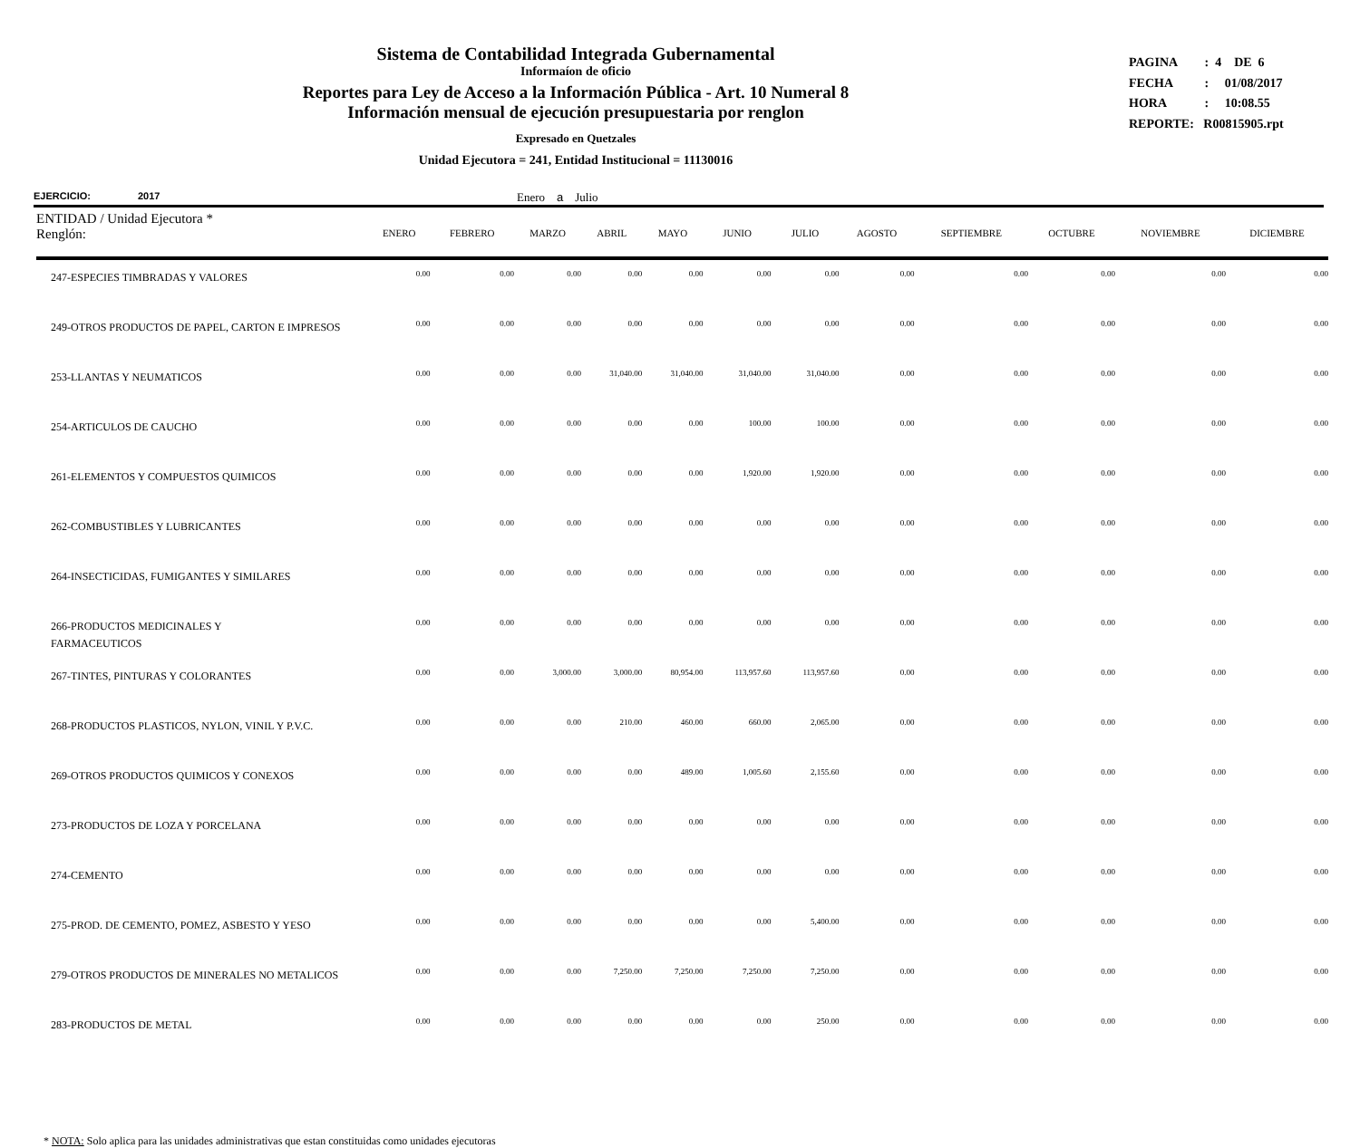Sistema de Contabilidad Integrada Gubernamental
Informaíon de oficio
Reportes para Ley de Acceso a la Información Pública - Art. 10 Numeral 8
Información mensual de ejecución presupuestaria por renglon
Expresado en Quetzales
Unidad Ejecutora = 241, Entidad Institucional = 11130016
PAGINA : 4 DE 6
FECHA : 01/08/2017
HORA : 10:08.55
REPORTE: R00815905.rpt
EJERCICIO: 2017 Enero a Julio
| ENTIDAD / Unidad Ejecutora * Renglón: | ENERO | FEBRERO | MARZO | ABRIL | MAYO | JUNIO | JULIO | AGOSTO | SEPTIEMBRE | OCTUBRE | NOVIEMBRE | DICIEMBRE |
| --- | --- | --- | --- | --- | --- | --- | --- | --- | --- | --- | --- | --- |
| 247-ESPECIES TIMBRADAS Y VALORES | 0.00 | 0.00 | 0.00 | 0.00 | 0.00 | 0.00 | 0.00 | 0.00 | 0.00 | 0.00 | 0.00 | 0.00 |
| 249-OTROS PRODUCTOS DE PAPEL, CARTON E IMPRESOS | 0.00 | 0.00 | 0.00 | 0.00 | 0.00 | 0.00 | 0.00 | 0.00 | 0.00 | 0.00 | 0.00 | 0.00 |
| 253-LLANTAS Y NEUMATICOS | 0.00 | 0.00 | 0.00 | 31,040.00 | 31,040.00 | 31,040.00 | 31,040.00 | 0.00 | 0.00 | 0.00 | 0.00 | 0.00 |
| 254-ARTICULOS DE CAUCHO | 0.00 | 0.00 | 0.00 | 0.00 | 0.00 | 100.00 | 100.00 | 0.00 | 0.00 | 0.00 | 0.00 | 0.00 |
| 261-ELEMENTOS Y COMPUESTOS QUIMICOS | 0.00 | 0.00 | 0.00 | 0.00 | 0.00 | 1,920.00 | 1,920.00 | 0.00 | 0.00 | 0.00 | 0.00 | 0.00 |
| 262-COMBUSTIBLES Y LUBRICANTES | 0.00 | 0.00 | 0.00 | 0.00 | 0.00 | 0.00 | 0.00 | 0.00 | 0.00 | 0.00 | 0.00 | 0.00 |
| 264-INSECTICIDAS, FUMIGANTES Y SIMILARES | 0.00 | 0.00 | 0.00 | 0.00 | 0.00 | 0.00 | 0.00 | 0.00 | 0.00 | 0.00 | 0.00 | 0.00 |
| 266-PRODUCTOS MEDICINALES Y FARMACEUTICOS | 0.00 | 0.00 | 0.00 | 0.00 | 0.00 | 0.00 | 0.00 | 0.00 | 0.00 | 0.00 | 0.00 | 0.00 |
| 267-TINTES, PINTURAS Y COLORANTES | 0.00 | 0.00 | 3,000.00 | 3,000.00 | 80,954.00 | 113,957.60 | 113,957.60 | 0.00 | 0.00 | 0.00 | 0.00 | 0.00 |
| 268-PRODUCTOS PLASTICOS, NYLON, VINIL Y P.V.C. | 0.00 | 0.00 | 0.00 | 210.00 | 460.00 | 660.00 | 2,065.00 | 0.00 | 0.00 | 0.00 | 0.00 | 0.00 |
| 269-OTROS PRODUCTOS QUIMICOS Y CONEXOS | 0.00 | 0.00 | 0.00 | 0.00 | 489.00 | 1,005.60 | 2,155.60 | 0.00 | 0.00 | 0.00 | 0.00 | 0.00 |
| 273-PRODUCTOS DE LOZA Y PORCELANA | 0.00 | 0.00 | 0.00 | 0.00 | 0.00 | 0.00 | 0.00 | 0.00 | 0.00 | 0.00 | 0.00 | 0.00 |
| 274-CEMENTO | 0.00 | 0.00 | 0.00 | 0.00 | 0.00 | 0.00 | 0.00 | 0.00 | 0.00 | 0.00 | 0.00 | 0.00 |
| 275-PROD. DE CEMENTO, POMEZ, ASBESTO Y YESO | 0.00 | 0.00 | 0.00 | 0.00 | 0.00 | 0.00 | 5,400.00 | 0.00 | 0.00 | 0.00 | 0.00 | 0.00 |
| 279-OTROS PRODUCTOS DE MINERALES NO METALICOS | 0.00 | 0.00 | 0.00 | 7,250.00 | 7,250.00 | 7,250.00 | 7,250.00 | 0.00 | 0.00 | 0.00 | 0.00 | 0.00 |
| 283-PRODUCTOS DE METAL | 0.00 | 0.00 | 0.00 | 0.00 | 0.00 | 0.00 | 250.00 | 0.00 | 0.00 | 0.00 | 0.00 | 0.00 |
* NOTA: Solo aplica para las unidades administrativas que estan constituidas como unidades ejecutoras